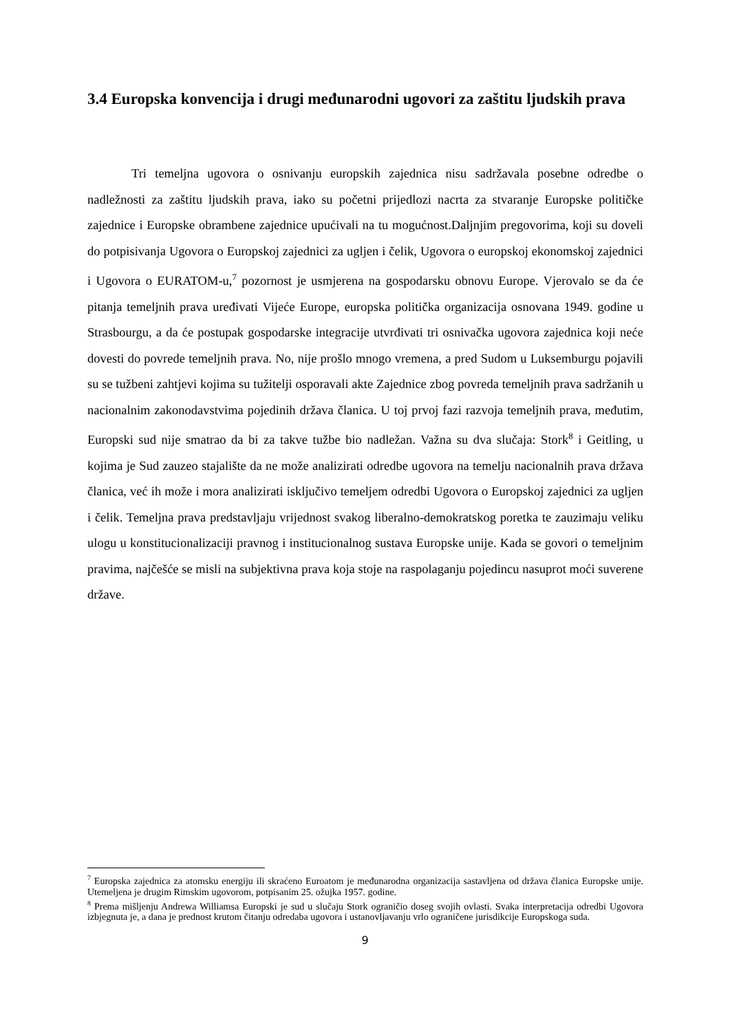3.4 Europska konvencija i drugi međunarodni ugovori za zaštitu ljudskih prava
Tri temeljna ugovora o osnivanju europskih zajednica nisu sadržavala posebne odredbe o nadležnosti za zaštitu ljudskih prava, iako su početni prijedlozi nacrta za stvaranje Europske političke zajednice i Europske obrambene zajednice upućivali na tu mogućnost.Daljnjim pregovorima, koji su doveli do potpisivanja Ugovora o Europskoj zajednici za ugljen i čelik, Ugovora o europskoj ekonomskoj zajednici i Ugovora o EURATOM-u,<sup>7</sup> pozornost je usmjerena na gospodarsku obnovu Europe. Vjerovalo se da će pitanja temeljnih prava uređivati Vijeće Europe, europska politička organizacija osnovana 1949. godine u Strasbourgu, a da će postupak gospodarske integracije utvrđivati tri osnivačka ugovora zajednica koji neće dovesti do povrede temeljnih prava. No, nije prošlo mnogo vremena, a pred Sudom u Luksemburgu pojavili su se tužbeni zahtjevi kojima su tužitelji osporavali akte Zajednice zbog povreda temeljnih prava sadržanih u nacionalnim zakonodavstvima pojedinih država članica. U toj prvoj fazi razvoja temeljnih prava, međutim, Europski sud nije smatrao da bi za takve tužbe bio nadležan. Važna su dva slučaja: Stork<sup>8</sup> i Geitling, u kojima je Sud zauzeo stajalište da ne može analizirati odredbe ugovora na temelju nacionalnih prava država članica, već ih može i mora analizirati isključivo temeljem odredbi Ugovora o Europskoj zajednici za ugljen i čelik. Temeljna prava predstavljaju vrijednost svakog liberalno-demokratskog poretka te zauzimaju veliku ulogu u konstitucionalizaciji pravnog i institucionalnog sustava Europske unije. Kada se govori o temeljnim pravima, najčešće se misli na subjektivna prava koja stoje na raspolaganju pojedincu nasuprot moći suverene države.
<sup>7</sup> Europska zajednica za atomsku energiju ili skraćeno Euroatom je međunarodna organizacija sastavljena od država članica Europske unije. Utemeljena je drugim Rimskim ugovorom, potpisanim 25. ožujka 1957. godine.
<sup>8</sup> Prema mišljenju Andrewa Williamsa Europski je sud u slučaju Stork ograničio doseg svojih ovlasti. Svaka interpretacija odredbi Ugovora izbjegnuta je, a dana je prednost krutom čitanju odredaba ugovora i ustanovljavanju vrlo ograničene jurisdikcije Europskoga suda.
9